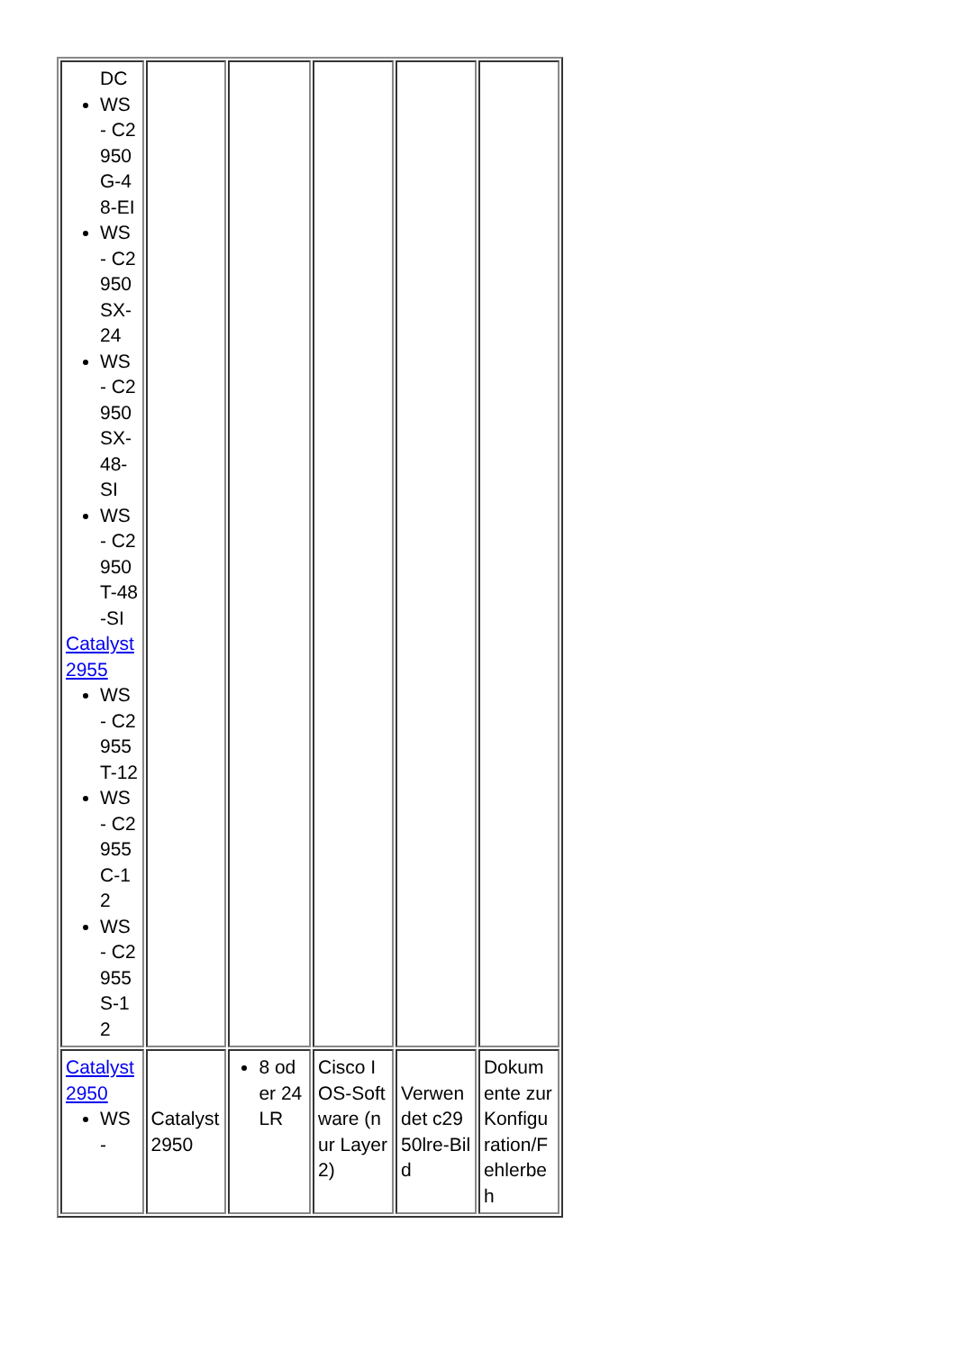| DC WS - C2950G-48-EI WS - C2950SX-24 WS - C2950SX-48-SI WS - C2950T-48-SI Catalyst 2955 WS - C2955T-12 WS - C2955C-12 WS - C2955S-12 | | | | | |
| Catalyst 2950 WS - | Catalyst 2950 | 8 oder 24 LR | Cisco IOS-Software (nur Layer 2) | Verwendet c2950lre-Bild | Dokumente zur Konfiguration/Fehlerbeh |